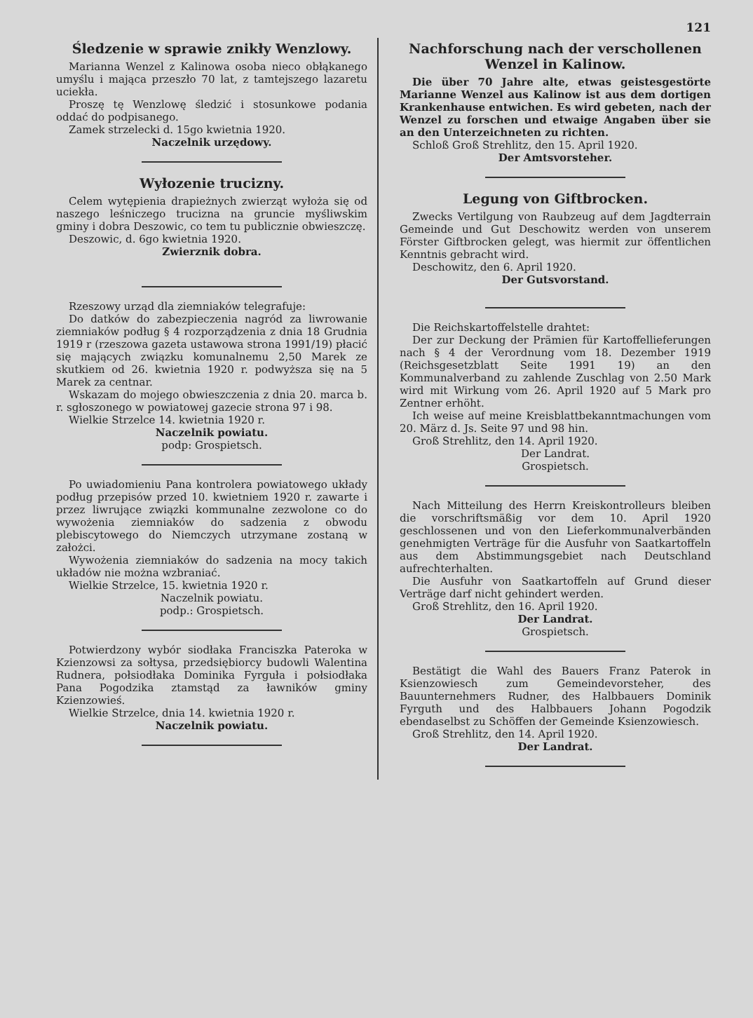121
Śledzenie w sprawie znikły Wenzlowy.
Marianna Wenzel z Kalinowa osoba nieco obłąkanego umyślu i mająca przeszło 70 lat, z tamtejszego lazaretu uciekła.
Proszę tę Wenzlowę śledzić i stosunkowe podania oddać do podpisanego.
Zamek strzelecki d. 15go kwietnia 1920.
Naczelnik urzędowy.
Wyłozenie trucizny.
Celem wytępienia drapieżnych zwierząt wyłoża się od naszego leśniczego trucizna na gruncie myśliwskim gminy i dobra Deszowic, co tem tu publicznie obwieszczę.
Deszowic, d. 6go kwietnia 1920.
Zwierznik dobra.
Rzeszowy urząd dla ziemniaków telegrafuje:
Do datków do zabezpieczenia nagród za liwrowanie ziemniaków podług § 4 rozporządzenia z dnia 18 Grudnia 1919 r (rzeszowa gazeta ustawowa strona 1991/19) płacić się mających związku komunalnemu 2,50 Marek ze skutkiem od 26. kwietnia 1920 r. podwyższa się na 5 Marek za centnar.
Wskazam do mojego obwieszczenia z dnia 20. marca b. r. sgłoszonego w powiatowej gazecie strona 97 i 98.
Wielkie Strzelce 14. kwietnia 1920 r.
Naczelnik powiatu.
podp: Grospietsch.
Po uwiadomieniu Pana kontrolera powiatowego układy podług przepisów przed 10. kwietniem 1920 r. zawarte i przez liwrujące związki kommunalne zezwolone co do wywożenia ziemniaków do sadzenia z obwodu plebiscytowego do Niemczych utrzymane zostaną w założci.
Wywożenia ziemniaków do sadzenia na mocy takich układów nie można wzbraniać.
Wielkie Strzelce, 15. kwietnia 1920 r.
Naczelnik powiatu.
podp.: Grospietsch.
Potwierdzony wybór siodłaka Franciszka Pateroka w Kzienzowsi za sołtysa, przedsiębiorcy budowli Walentina Rudnera, połsiodłaka Dominika Fyrguła i połsiodłaka Pana Pogodzika ztamstąd za ławników gminy Kzienzowieś.
Wielkie Strzelce, dnia 14. kwietnia 1920 r.
Naczelnik powiatu.
Nachforschung nach der verschollenen Wenzel in Kalinow.
Die über 70 Jahre alte, etwas geistesgestörte Marianne Wenzel aus Kalinow ist aus dem dortigen Krankenhause entwichen. Es wird gebeten, nach der Wenzel zu forschen und etwaige Angaben über sie an den Unterzeichneten zu richten.
Schloß Groß Strehlitz, den 15. April 1920.
Der Amtsvorsteher.
Legung von Giftbrocken.
Zwecks Vertilgung von Raubzeug auf dem Jagdterrain Gemeinde und Gut Deschowitz werden von unserem Förster Giftbrocken gelegt, was hiermit zur öffentlichen Kenntnis gebracht wird.
Deschowitz, den 6. April 1920.
Der Gutsvorstand.
Die Reichskartoffelstelle drahtet:
Der zur Deckung der Prämien für Kartoffellieferungen nach § 4 der Verordnung vom 18. Dezember 1919 (Reichsgesetzblatt Seite 1991 19) an den Kommunalverband zu zahlende Zuschlag von 2.50 Mark wird mit Wirkung vom 26. April 1920 auf 5 Mark pro Zentner erhöht.
Ich weise auf meine Kreisblattbekanntmachungen vom 20. März d. Js. Seite 97 und 98 hin.
Groß Strehlitz, den 14. April 1920.
Der Landrat.
Grospietsch.
Nach Mitteilung des Herrn Kreiskontrolleurs bleiben die vorschriftsmäßig vor dem 10. April 1920 geschlossenen und von den Lieferkommunalverbänden genehmigten Verträge für die Ausfuhr von Saatkartoffeln aus dem Abstimmungsgebiet nach Deutschland aufrechterhalten.
Die Ausfuhr von Saatkartoffeln auf Grund dieser Verträge darf nicht gehindert werden.
Groß Strehlitz, den 16. April 1920.
Der Landrat.
Grospietsch.
Bestätigt die Wahl des Bauers Franz Paterok in Ksienzowiesch zum Gemeindevorsteher, des Bauunternehmers Rudner, des Halbbauers Dominik Fyrguth und des Halbbauers Johann Pogodzik ebendaselbst zu Schöffen der Gemeinde Ksienzowiesch.
Groß Strehlitz, den 14. April 1920.
Der Landrat.